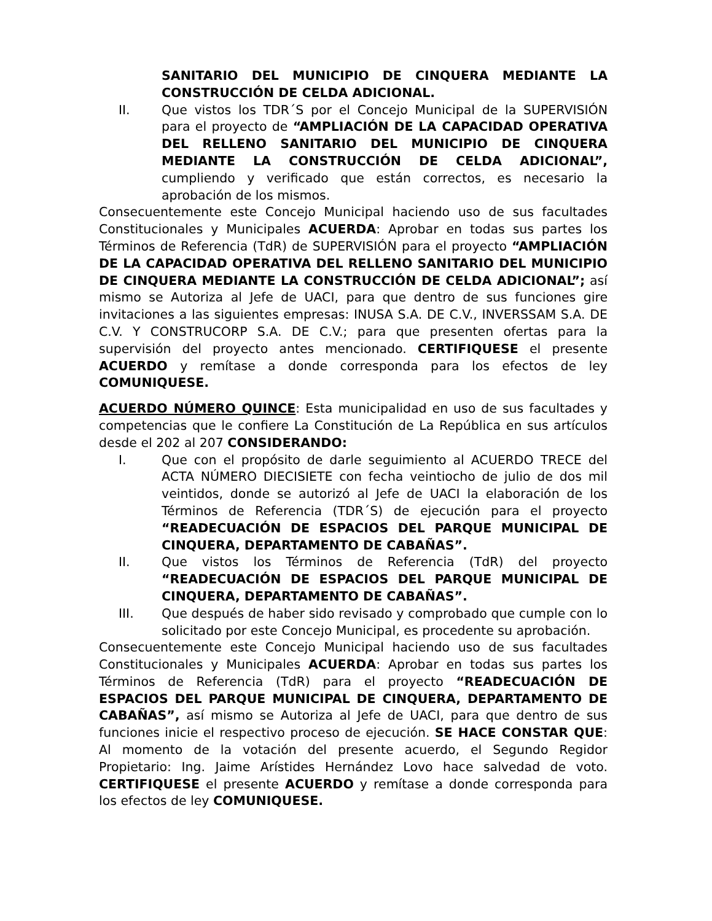SANITARIO DEL MUNICIPIO DE CINQUERA MEDIANTE LA CONSTRUCCIÓN DE CELDA ADICIONAL.
II. Que vistos los TDR´S por el Concejo Municipal de la SUPERVISIÓN para el proyecto de “AMPLIACIÓN DE LA CAPACIDAD OPERATIVA DEL RELLENO SANITARIO DEL MUNICIPIO DE CINQUERA MEDIANTE LA CONSTRUCCIÓN DE CELDA ADICIONAL”, cumpliendo y verificado que están correctos, es necesario la aprobación de los mismos.
Consecuentemente este Concejo Municipal haciendo uso de sus facultades Constitucionales y Municipales ACUERDA: Aprobar en todas sus partes los Términos de Referencia (TdR) de SUPERVISIÓN para el proyecto “AMPLIACIÓN DE LA CAPACIDAD OPERATIVA DEL RELLENO SANITARIO DEL MUNICIPIO DE CINQUERA MEDIANTE LA CONSTRUCCIÓN DE CELDA ADICIONAL”; así mismo se Autoriza al Jefe de UACI, para que dentro de sus funciones gire invitaciones a las siguientes empresas: INUSA S.A. DE C.V., INVERSSAM S.A. DE C.V. Y CONSTRUCORP S.A. DE C.V.; para que presenten ofertas para la supervisión del proyecto antes mencionado. CERTIFIQUESE el presente ACUERDO y remítase a donde corresponda para los efectos de ley COMUNIQUESE.
ACUERDO NÚMERO QUINCE: Esta municipalidad en uso de sus facultades y competencias que le confiere La Constitución de La República en sus artículos desde el 202 al 207 CONSIDERANDO:
I. Que con el propósito de darle seguimiento al ACUERDO TRECE del ACTA NÚMERO DIECISIETE con fecha veintiocho de julio de dos mil veintidos, donde se autorizó al Jefe de UACI la elaboración de los Términos de Referencia (TDR´S) de ejecución para el proyecto “READECUACIÓN DE ESPACIOS DEL PARQUE MUNICIPAL DE CINQUERA, DEPARTAMENTO DE CABAÑAS”.
II. Que vistos los Términos de Referencia (TdR) del proyecto “READECUACIÓN DE ESPACIOS DEL PARQUE MUNICIPAL DE CINQUERA, DEPARTAMENTO DE CABAÑAS”.
III. Que después de haber sido revisado y comprobado que cumple con lo solicitado por este Concejo Municipal, es procedente su aprobación.
Consecuentemente este Concejo Municipal haciendo uso de sus facultades Constitucionales y Municipales ACUERDA: Aprobar en todas sus partes los Términos de Referencia (TdR) para el proyecto “READECUACIÓN DE ESPACIOS DEL PARQUE MUNICIPAL DE CINQUERA, DEPARTAMENTO DE CABAÑAS”, así mismo se Autoriza al Jefe de UACI, para que dentro de sus funciones inicie el respectivo proceso de ejecución. SE HACE CONSTAR QUE: Al momento de la votación del presente acuerdo, el Segundo Regidor Propietario: Ing. Jaime Arístides Hernández Lovo hace salvedad de voto. CERTIFIQUESE el presente ACUERDO y remítase a donde corresponda para los efectos de ley COMUNIQUESE.